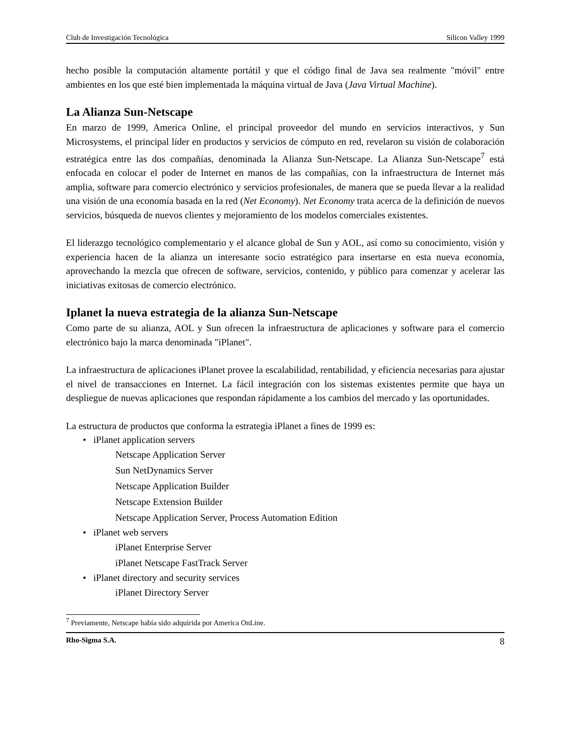Club de Investigación Tecnológica Silicon Valley 1999
hecho posible la computación altamente portátil y que el código final de Java sea realmente "móvil" entre ambientes en los que esté bien implementada la máquina virtual de Java (Java Virtual Machine).
La Alianza Sun-Netscape
En marzo de 1999, America Online, el principal proveedor del mundo en servicios interactivos, y Sun Microsystems, el principal líder en productos y servicios de cómputo en red, revelaron su visión de colaboración estratégica entre las dos compañías, denominada la Alianza Sun-Netscape. La Alianza Sun-Netscape<sup>7</sup> está enfocada en colocar el poder de Internet en manos de las compañías, con la infraestructura de Internet más amplia, software para comercio electrónico y servicios profesionales, de manera que se pueda llevar a la realidad una visión de una economía basada en la red (Net Economy). Net Economy trata acerca de la definición de nuevos servicios, búsqueda de nuevos clientes y mejoramiento de los modelos comerciales existentes.
El liderazgo tecnológico complementario y el alcance global de Sun y AOL, así como su conocimiento, visión y experiencia hacen de la alianza un interesante socio estratégico para insertarse en esta nueva economía, aprovechando la mezcla que ofrecen de software, servicios, contenido, y público para comenzar y acelerar las iniciativas exitosas de comercio electrónico.
Iplanet la nueva estrategia de la alianza Sun-Netscape
Como parte de su alianza, AOL y Sun ofrecen la infraestructura de aplicaciones y software para el comercio electrónico bajo la marca denominada "iPlanet".
La infraestructura de aplicaciones iPlanet provee la escalabilidad, rentabilidad, y eficiencia necesarias para ajustar el nivel de transacciones en Internet. La fácil integración con los sistemas existentes permite que haya un despliegue de nuevas aplicaciones que respondan rápidamente a los cambios del mercado y las oportunidades.
La estructura de productos que conforma la estrategia iPlanet a fines de 1999 es:
• iPlanet application servers
Netscape Application Server
Sun NetDynamics Server
Netscape Application Builder
Netscape Extension Builder
Netscape Application Server, Process Automation Edition
• iPlanet web servers
iPlanet Enterprise Server
iPlanet Netscape FastTrack Server
• iPlanet directory and security services
iPlanet Directory Server
<sup>7</sup> Previamente, Netscape había sido adquirida por America OnLine.
Rho-Sigma S.A. 8